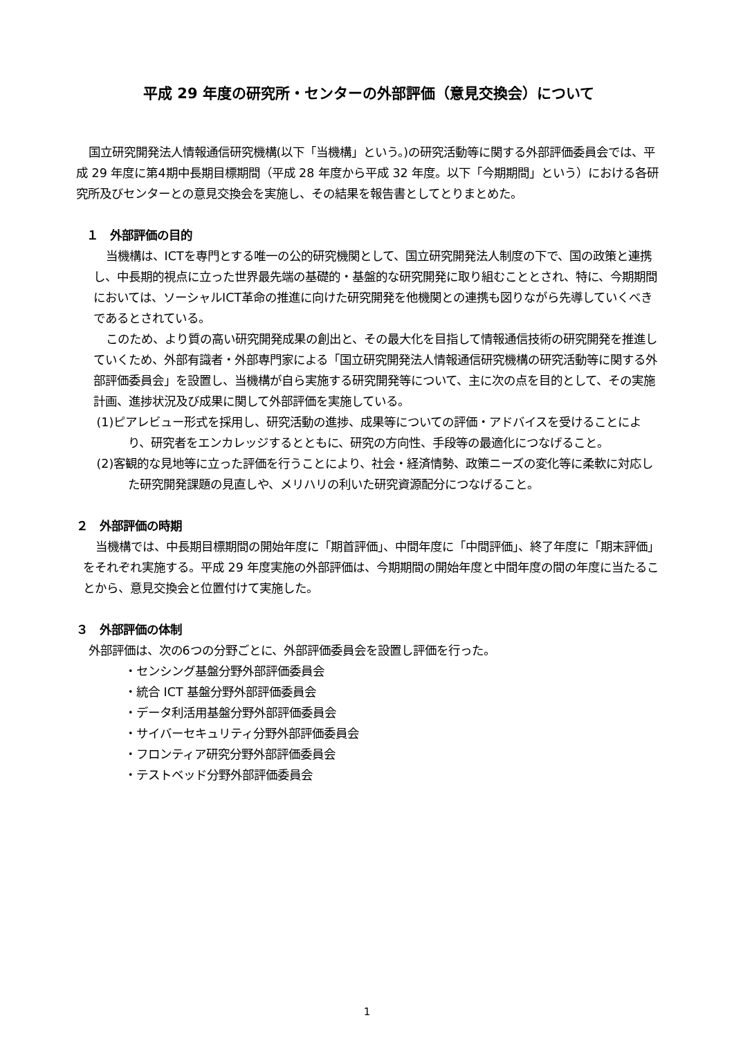平成 29 年度の研究所・センターの外部評価（意見交換会）について
国立研究開発法人情報通信研究機構(以下「当機構」という。)の研究活動等に関する外部評価委員会では、平成 29 年度に第4期中長期目標期間（平成 28 年度から平成 32 年度。以下「今期期間」という）における各研究所及びセンターとの意見交換会を実施し、その結果を報告書としてとりまとめた。
１　外部評価の目的
当機構は、ICTを専門とする唯一の公的研究機関として、国立研究開発法人制度の下で、国の政策と連携し、中長期的視点に立った世界最先端の基礎的・基盤的な研究開発に取り組むこととされ、特に、今期期間においては、ソーシャルICT革命の推進に向けた研究開発を他機関との連携も図りながら先導していくべきであるとされている。
このため、より質の高い研究開発成果の創出と、その最大化を目指して情報通信技術の研究開発を推進していくため、外部有識者・外部専門家による「国立研究開発法人情報通信研究機構の研究活動等に関する外部評価委員会」を設置し、当機構が自ら実施する研究開発等について、主に次の点を目的として、その実施計画、進捗状況及び成果に関して外部評価を実施している。
(1)ピアレビュー形式を採用し、研究活動の進捗、成果等についての評価・アドバイスを受けることにより、研究者をエンカレッジするとともに、研究の方向性、手段等の最適化につなげること。
(2)客観的な見地等に立った評価を行うことにより、社会・経済情勢、政策ニーズの変化等に柔軟に対応した研究開発課題の見直しや、メリハリの利いた研究資源配分につなげること。
２　外部評価の時期
当機構では、中長期目標期間の開始年度に「期首評価」、中間年度に「中間評価」、終了年度に「期末評価」をそれぞれ実施する。平成 29 年度実施の外部評価は、今期期間の開始年度と中間年度の間の年度に当たることから、意見交換会と位置付けて実施した。
３　外部評価の体制
外部評価は、次の6つの分野ごとに、外部評価委員会を設置し評価を行った。
・センシング基盤分野外部評価委員会
・統合 ICT 基盤分野外部評価委員会
・データ利活用基盤分野外部評価委員会
・サイバーセキュリティ分野外部評価委員会
・フロンティア研究分野外部評価委員会
・テストベッド分野外部評価委員会
1